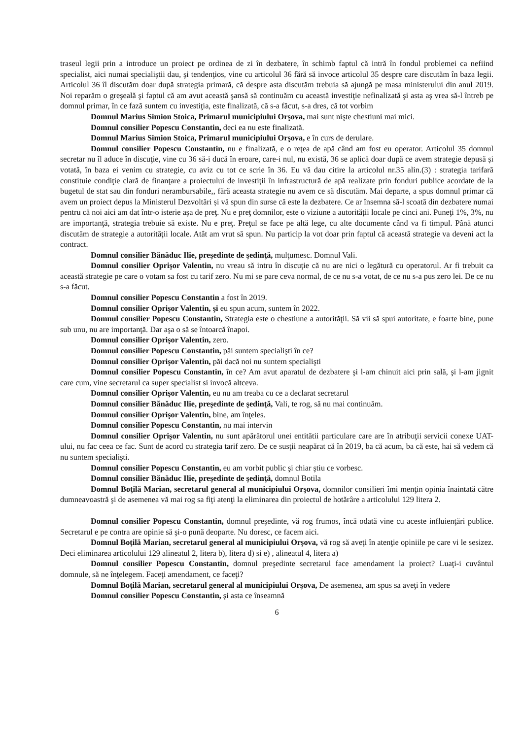traseul legii prin a introduce un proiect pe ordinea de zi în dezbatere, în schimb faptul că intră în fondul problemei ca nefiind specialist, aici numai specialiştii dau, şi tendenţios, vine cu articolul 36 fără să invoce articolul 35 despre care discutăm în baza legii. Articolul 36 îl discutăm doar după strategia primară, că despre asta discutăm trebuia să ajungă pe masa ministerului din anul 2019. Noi reparăm o greşeală şi faptul că am avut această şansă să continuăm cu această investiţie nefinalizată şi asta aş vrea să-l întreb pe domnul primar, în ce fază suntem cu investiţia, este finalizată, că s-a făcut, s-a dres, că tot vorbim
Domnul Marius Simion Stoica, Primarul municipiului Orşova, mai sunt nişte chestiuni mai mici.
Domnul consilier Popescu Constantin, deci ea nu este finalizată.
Domnul Marius Simion Stoica, Primarul municipiului Orşova, e în curs de derulare.
Domnul consilier Popescu Constantin, nu e finalizată, e o reţea de apă când am fost eu operator. Articolul 35 domnul secretar nu îl aduce în discuţie, vine cu 36 să-i ducă în eroare, care-i nul, nu există, 36 se aplică doar după ce avem strategie depusă și votată, în baza ei venim cu strategie, cu aviz cu tot ce scrie în 36. Eu vă dau citire la articolul nr.35 alin.(3) : strategia tarifară constituie condiţie clară de finanţare a proiectului de investiţii în infrastructură de apă realizate prin fonduri publice acordate de la bugetul de stat sau din fonduri nerambursabile,, fără aceasta strategie nu avem ce să discutăm. Mai departe, a spus domnul primar că avem un proiect depus la Ministerul Dezvoltări și vă spun din surse că este la dezbatere. Ce ar însemna să-l scoată din dezbatere numai pentru că noi aici am dat într-o isterie aşa de preţ. Nu e preţ domnilor, este o viziune a autorității locale pe cinci ani. Puneţi 1%, 3%, nu are importanţă, strategia trebuie să existe. Nu e preţ. Preţul se face pe altă lege, cu alte documente când va fi timpul. Până atunci discutăm de strategie a autorităţii locale. Atât am vrut să spun. Nu particip la vot doar prin faptul că această strategie va deveni act la contract.
Domnul consilier Bănăduc Ilie, preşedinte de şedinţă, mulţumesc. Domnul Vali.
Domnul consilier Oprişor Valentin, nu vreau să intru în discuţie că nu are nici o legătură cu operatorul. Ar fi trebuit ca această strategie pe care o votam sa fost cu tarif zero. Nu mi se pare ceva normal, de ce nu s-a votat, de ce nu s-a pus zero lei. De ce nu s-a făcut.
Domnul consilier Popescu Constantin a fost în 2019.
Domnul consilier Oprişor Valentin, şi eu spun acum, suntem în 2022.
Domnul consilier Popescu Constantin, Strategia este o chestiune a autorităţii. Să vii să spui autoritate, e foarte bine, pune sub unu, nu are importanţă. Dar aşa o să se întoarcă înapoi.
Domnul consilier Oprişor Valentin, zero.
Domnul consilier Popescu Constantin, păi suntem specialişti în ce?
Domnul consilier Oprişor Valentin, păi dacă noi nu suntem specialişti
Domnul consilier Popescu Constantin, în ce? Am avut aparatul de dezbatere şi l-am chinuit aici prin sală, şi l-am jignit care cum, vine secretarul ca super specialist si invocă altceva.
Domnul consilier Oprişor Valentin, eu nu am treaba cu ce a declarat secretarul
Domnul consilier Bănăduc Ilie, preşedinte de şedinţă, Vali, te rog, să nu mai continuăm.
Domnul consilier Oprişor Valentin, bine, am înţeles.
Domnul consilier Popescu Constantin, nu mai intervin
Domnul consilier Oprişor Valentin, nu sunt apărătorul unei entitătii particulare care are în atribuţii servicii conexe UAT-ului, nu fac ceea ce fac. Sunt de acord cu strategia tarif zero. De ce susţii neapărat că în 2019, ba că acum, ba că este, hai să vedem că nu suntem specialişti.
Domnul consilier Popescu Constantin, eu am vorbit public şi chiar ştiu ce vorbesc.
Domnul consilier Bănăduc Ilie, preşedinte de şedinţă, domnul Botila
Domnul Boţilă Marian, secretarul general al municipiului Orşova, domnilor consilieri îmi menţin opinia înaintată către dumneavoastră şi de asemenea vă mai rog sa fiţi atenţi la eliminarea din proiectul de hotărâre a articolului 129 litera 2.
Domnul consilier Popescu Constantin, domnul preşedinte, vă rog frumos, încă odată vine cu aceste influienţări publice. Secretarul e pe contra are opinie să şi-o pună deoparte. Nu doresc, ce facem aici.
Domnul Boţilă Marian, secretarul general al municipiului Orşova, vă rog să aveţi în atenţie opiniile pe care vi le sesizez. Deci eliminarea articolului 129 alineatul 2, litera b), litera d) si e) , alineatul 4, litera a)
Domnul consilier Popescu Constantin, domnul preşedinte secretarul face amendament la proiect? Luaţi-i cuvântul domnule, să ne înţelegem. Faceţi amendament, ce faceţi?
Domnul Boţilă Marian, secretarul general al municipiului Orşova, De asemenea, am spus sa aveţi în vedere
Domnul consilier Popescu Constantin, şi asta ce înseamnă
6